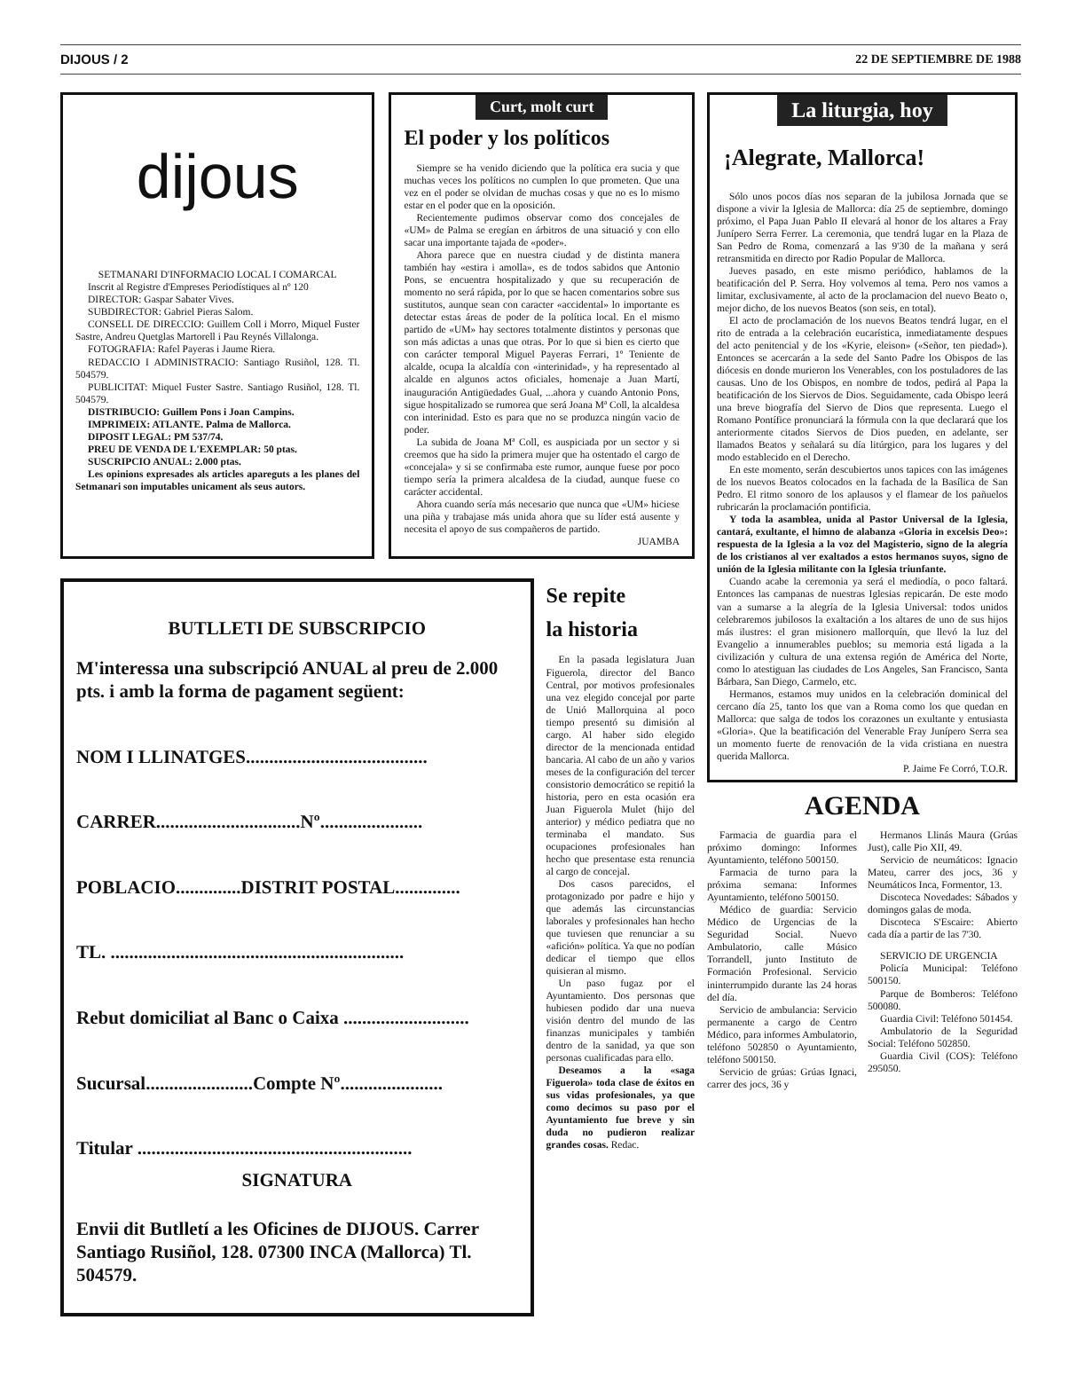DIJOUS / 2 22 DE SEPTIEMBRE DE 1988
dijous
SETMANARI D'INFORMACIO LOCAL I COMARCAL
Inscrit al Registre d'Empreses Periodístiques al nº 120
DIRECTOR: Gaspar Sabater Vives.
SUBDIRECTOR: Gabriel Pieras Salom.
CONSELL DE DIRECCIO: Guillem Coll i Morro, Miquel Fuster Sastre, Andreu Quetglas Martorell i Pau Reynés Villalonga.
FOTOGRAFIA: Rafel Payeras i Jaume Riera.
REDACCIO I ADMINISTRACIO: Santiago Rusiñol, 128. Tl. 504579.
PUBLICITAT: Miquel Fuster Sastre. Santiago Rusiñol, 128. Tl. 504579.
DISTRIBUCIO: Guillem Pons i Joan Campins.
IMPRIMEIX: ATLANTE. Palma de Mallorca.
DIPOSIT LEGAL: PM 537/74.
PREU DE VENDA DE L'EXEMPLAR: 50 ptas.
SUSCRIPCIO ANUAL: 2.000 ptas.
Les opinions expresades als articles apareguts a les planes del Setmanari son imputables unicament als seus autors.
Curt, molt curt
El poder y los políticos
Siempre se ha venido diciendo que la política era sucia y que muchas veces los políticos no cumplen lo que prometen. Que una vez en el poder se olvidan de muchas cosas y que no es lo mismo estar en el poder que en la oposición.
Recientemente pudimos observar como dos concejales de «UM» de Palma se eregían en árbitros de una situació y con ello sacar una importante tajada de «poder».
Ahora parece que en nuestra ciudad y de distinta manera también hay «estira i amolla», es de todos sabidos que Antonio Pons, se encuentra hospitalizado y que su recuperación de momento no será rápida, por lo que se hacen comentarios sobre sus sustitutos, aunque sean con caracter «accidental» lo importante es detectar estas áreas de poder de la política local. En el mismo partido de «UM» hay sectores totalmente distintos y personas que son más adictas a unas que otras. Por lo que si bien es cierto que con carácter temporal Miguel Payeras Ferrari, 1º Teniente de alcalde, ocupa la alcaldía con «interinidad», y ha representado al alcalde en algunos actos oficiales, homenaje a Juan Martí, inauguración Antigüedades Gual, ...ahora y cuando Antonio Pons, sigue hospitalizado se rumorea que será Joana Mª Coll, la alcaldesa con interinidad. Esto es para que no se produzca ningún vacio de poder.
La subida de Joana Mª Coll, es auspiciada por un sector y si creemos que ha sido la primera mujer que ha ostentado el cargo de «concejala» y si se confirmaba este rumor, aunque fuese por poco tiempo sería la primera alcaldesa de la ciudad, aunque fuese co carácter accidental.
Ahora cuando sería más necesario que nunca que «UM» hiciese una piña y trabajase más unida ahora que su líder está ausente y necesita el apoyo de sus compañeros de partido.
JUAMBA
BUTLLETI DE SUBSCRIPCIO
M'interessa una subscripció ANUAL al preu de 2.000 pts. i amb la forma de pagament següent:
NOM I LLINATGES.......................................
CARRER...............................Nº......................
POBLACIO..............DISTRIT POSTAL..............
TL. ...............................................................
Rebut domiciliat al Banc o Caixa ...........................
Sucursal.......................Compte Nº......................
Titular ...........................................................
SIGNATURA
Envii dit Butlletí a les Oficines de DIJOUS. Carrer Santiago Rusiñol, 128. 07300 INCA (Mallorca) Tl. 504579.
Se repite
la historia
En la pasada legislatura Juan Figuerola, director del Banco Central, por motivos profesionales una vez elegido concejal por parte de Unió Mallorquina al poco tiempo presentó su dimisión al cargo. Al haber sido elegido director de la mencionada entidad bancaria. Al cabo de un año y varios meses de la configuración del tercer consistorio democrático se repitió la historia, pero en esta ocasión era Juan Figuerola Mulet (hijo del anterior) y médico pediatra que no terminaba el mandato. Sus ocupaciones profesionales han hecho que presentase esta renuncia al cargo de concejal.
Dos casos parecidos, el protagonizado por padre e hijo y que además las circunstancias laborales y profesionales han hecho que tuviesen que renunciar a su «afición» política. Ya que no podían dedicar el tiempo que ellos quisieran al mismo.
Un paso fugaz por el Ayuntamiento. Dos personas que hubiesen podido dar una nueva visión dentro del mundo de las finanzas municipales y también dentro de la sanidad, ya que son personas cualificadas para ello.
Deseamos a la «saga Figuerola» toda clase de éxitos en sus vidas profesionales, ya que como decimos su paso por el Ayuntamiento fue breve y sin duda no pudieron realizar grandes cosas. Redac.
La liturgia, hoy
¡Alegrate, Mallorca!
Sólo unos pocos días nos separan de la jubilosa Jornada que se dispone a vivir la Iglesia de Mallorca: día 25 de septiembre, domingo próximo, el Papa Juan Pablo II elevará al honor de los altares a Fray Junípero Serra Ferrer. La ceremonia, que tendrá lugar en la Plaza de San Pedro de Roma, comenzará a las 9'30 de la mañana y será retransmitida en directo por Radio Popular de Mallorca.
Jueves pasado, en este mismo periódico, hablamos de la beatificación del P. Serra. Hoy volvemos al tema. Pero nos vamos a limitar, exclusivamente, al acto de la proclamacion del nuevo Beato o, mejor dicho, de los nuevos Beatos (son seis, en total).
El acto de proclamación de los nuevos Beatos tendrá lugar, en el rito de entrada a la celebración eucarística, inmediatamente despues del acto penitencial y de los «Kyrie, eleison» («Señor, ten piedad»). Entonces se acercarán a la sede del Santo Padre los Obispos de las diócesis en donde murieron los Venerables, con los postuladores de las causas. Uno de los Obispos, en nombre de todos, pedirá al Papa la beatificación de los Siervos de Dios. Seguidamente, cada Obispo leerá una breve biografía del Siervo de Dios que representa. Luego el Romano Pontífice pronunciará la fórmula con la que declarará que los anteriormente citados Siervos de Dios pueden, en adelante, ser llamados Beatos y señalará su día litúrgico, para los lugares y del modo establecido en el Derecho.
En este momento, serán descubiertos unos tapices con las imágenes de los nuevos Beatos colocados en la fachada de la Basílica de San Pedro. El ritmo sonoro de los aplausos y el flamear de los pañuelos rubricarán la proclamación pontificia.
Y toda la asamblea, unida al Pastor Universal de la Iglesia, cantará, exultante, el himno de alabanza «Gloria in excelsis Deo»: respuesta de la Iglesia a la voz del Magisterio, signo de la alegría de los cristianos al ver exaltados a estos hermanos suyos, signo de unión de la Iglesia militante con la Iglesia triunfante.
Cuando acabe la ceremonia ya será el mediodía, o poco faltará. Entonces las campanas de nuestras Iglesias repicarán. De este modo van a sumarse a la alegría de la Iglesia Universal: todos unidos celebraremos jubilosos la exaltación a los altares de uno de sus hijos más ilustres: el gran misionero mallorquín, que llevó la luz del Evangelio a innumerables pueblos; su memoria está ligada a la civilización y cultura de una extensa región de América del Norte, como lo atestiguan las ciudades de Los Angeles, San Francisco, Santa Bárbara, San Diego, Carmelo, etc.
Hermanos, estamos muy unidos en la celebración dominical del cercano día 25, tanto los que van a Roma como los que quedan en Mallorca: que salga de todos los corazones un exultante y entusiasta «Gloria». Que la beatificación del Venerable Fray Junípero Serra sea un momento fuerte de renovación de la vida cristiana en nuestra querida Mallorca.
P. Jaime Fe Corró, T.O.R.
AGENDA
Farmacia de guardia para el próximo domingo: Informes Ayuntamiento, teléfono 500150.
Farmacia de turno para la próxima semana: Informes Ayuntamiento, teléfono 500150.
Médico de guardia: Servicio Médico de Urgencias de la Seguridad Social. Nuevo Ambulatorio, calle Músico Torrandell, junto Instituto de Formación Profesional. Servicio ininterrumpido durante las 24 horas del día.
Servicio de ambulancia: Servicio permanente a cargo de Centro Médico, para informes Ambulatorio, teléfono 502850 o Ayuntamiento, teléfono 500150.
Servicio de grúas: Grúas Ignaci, carrer des jocs, 36 y
Hermanos Llinás Maura (Grúas Just), calle Pio XII, 49.
Servicio de neumáticos: Ignacio Mateu, carrer des jocs, 36 y Neumáticos Inca, Formentor, 13.
Discoteca Novedades: Sábados y domingos galas de moda.
Discoteca S'Escaire: Abierto cada día a partir de las 7'30.
SERVICIO DE URGENCIA
Policía Municipal: Teléfono 500150.
Parque de Bomberos: Teléfono 500080.
Guardia Civil: Teléfono 501454.
Ambulatorio de la Seguridad Social: Teléfono 502850.
Guardia Civil (COS): Teléfono 295050.